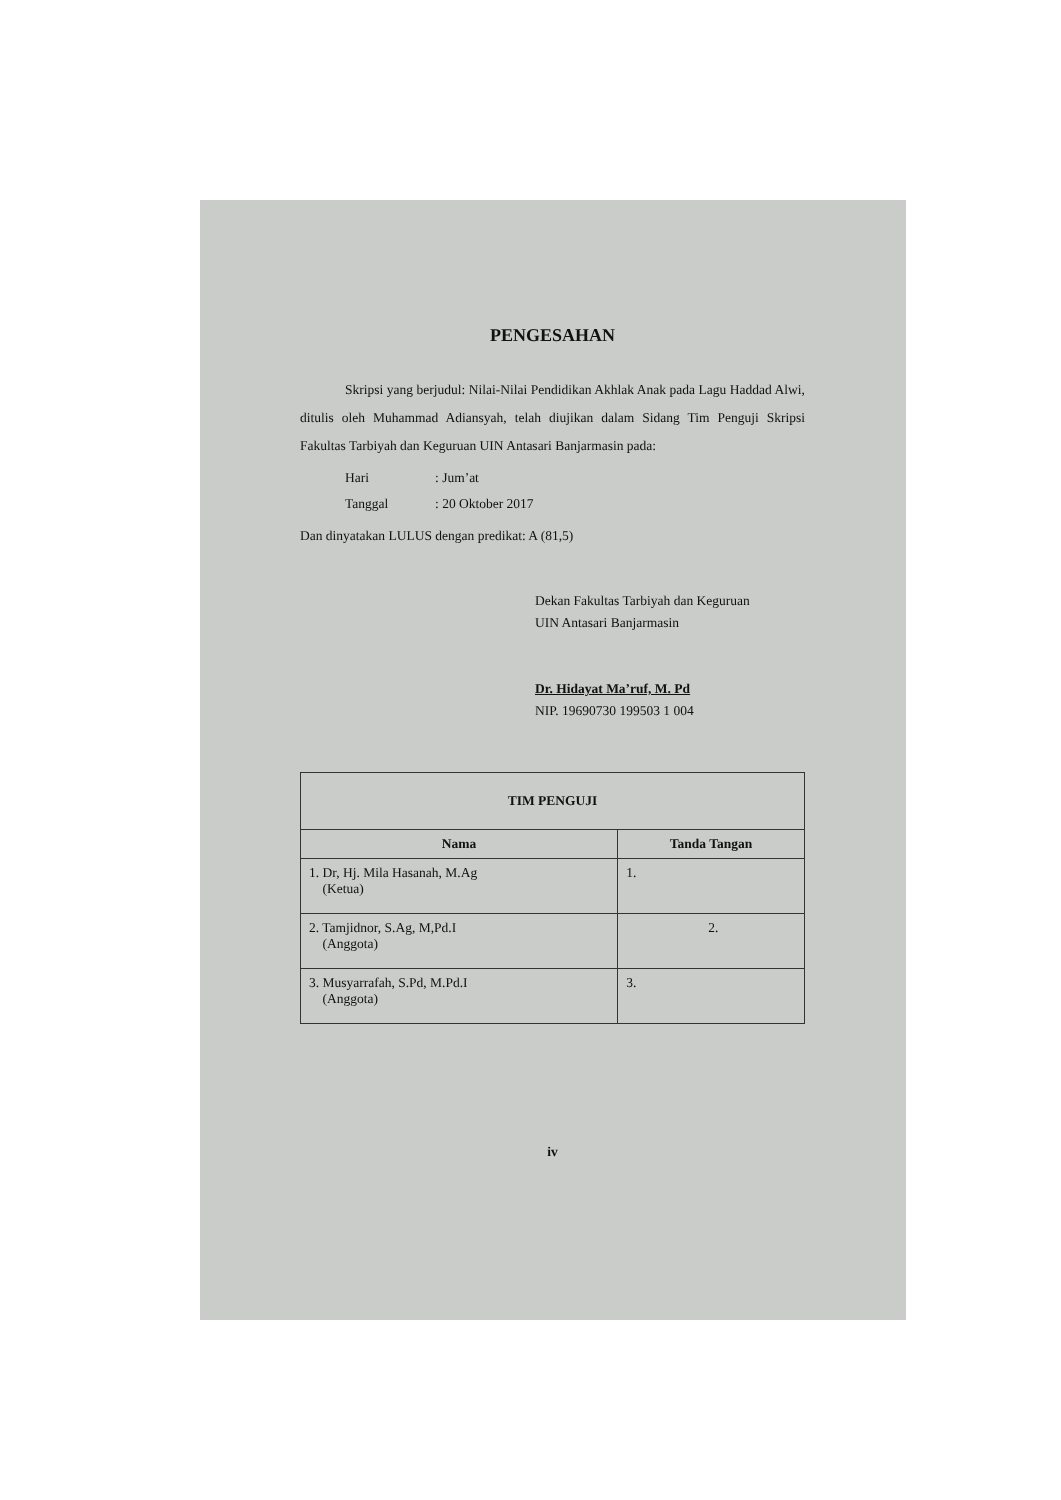PENGESAHAN
Skripsi yang berjudul: Nilai-Nilai Pendidikan Akhlak Anak pada Lagu Haddad Alwi, ditulis oleh Muhammad Adiansyah, telah diujikan dalam Sidang Tim Penguji Skripsi Fakultas Tarbiyah dan Keguruan UIN Antasari Banjarmasin pada:
Hari: Jum’at
Tanggal: 20 Oktober 2017
Dan dinyatakan LULUS dengan predikat: A (81,5)
Dekan Fakultas Tarbiyah dan Keguruan
UIN Antasari Banjarmasin
Dr. Hidayat Ma’ruf, M. Pd
NIP. 19690730 199503 1 004
| TIM PENGUJI | |
| --- | --- |
| Nama | Tanda Tangan |
| 1. Dr, Hj. Mila Hasanah, M.Ag (Ketua) | 1. |
| 2. Tamjidnor, S.Ag, M,Pd.I (Anggota) | 2. |
| 3. Musyarrafah, S.Pd, M.Pd.I (Anggota) | 3. |
iv